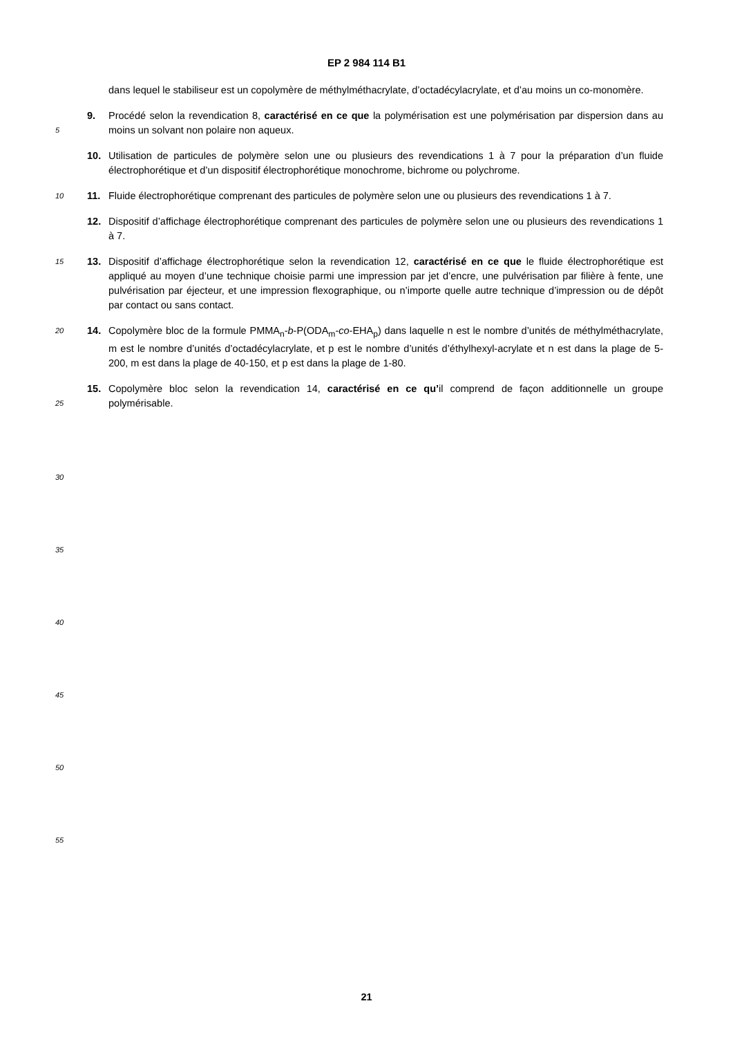EP 2 984 114 B1
dans lequel le stabiliseur est un copolymère de méthylméthacrylate, d’octadécylacrylate, et d’au moins un co-monomère.
5
9. Procédé selon la revendication 8, caractérisé en ce que la polymérisation est une polymérisation par dispersion dans au moins un solvant non polaire non aqueux.
10. Utilisation de particules de polymère selon une ou plusieurs des revendications 1 à 7 pour la préparation d’un fluide électrophorétique et d’un dispositif électrophorétique monochrome, bichrome ou polychrome.
10
11. Fluide électrophorétique comprenant des particules de polymère selon une ou plusieurs des revendications 1 à 7.
12. Dispositif d’affichage électrophorétique comprenant des particules de polymère selon une ou plusieurs des revendications 1 à 7.
15
13. Dispositif d’affichage électrophorétique selon la revendication 12, caractérisé en ce que le fluide électrophorétique est appliqué au moyen d’une technique choisie parmi une impression par jet d’encre, une pulvérisation par filière à fente, une pulvérisation par éjecteur, et une impression flexographique, ou n’importe quelle autre technique d’impression ou de dépôt par contact ou sans contact.
20
14. Copolymère bloc de la formule PMMA<sub>n</sub>-b-P(ODA<sub>m</sub>-co-EHA<sub>p</sub>) dans laquelle n est le nombre d’unités de méthylméthacrylate, m est le nombre d’unités d’octadécylacrylate, et p est le nombre d’unités d’éthylhexyl-acrylate et n est dans la plage de 5-200, m est dans la plage de 40-150, et p est dans la plage de 1-80.
25
15. Copolymère bloc selon la revendication 14, caractérisé en ce qu’il comprend de façon additionnelle un groupe polymérisable.
30
35
40
45
50
55
21